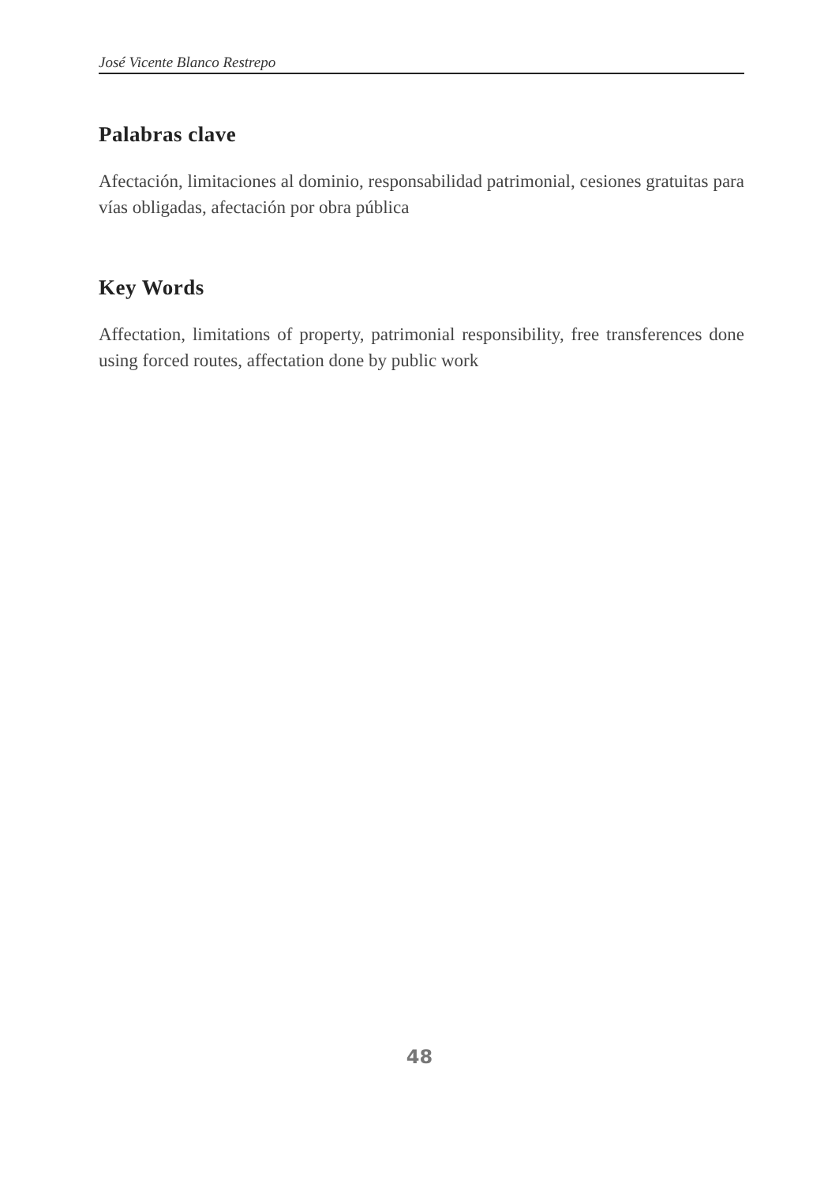José Vicente Blanco Restrepo
Palabras clave
Afectación, limitaciones al dominio, responsabilidad patrimonial, cesiones gratuitas para vías obligadas, afectación por obra pública
Key Words
Affectation, limitations of property, patrimonial responsibility, free transferences done using forced routes, affectation done by public work
48